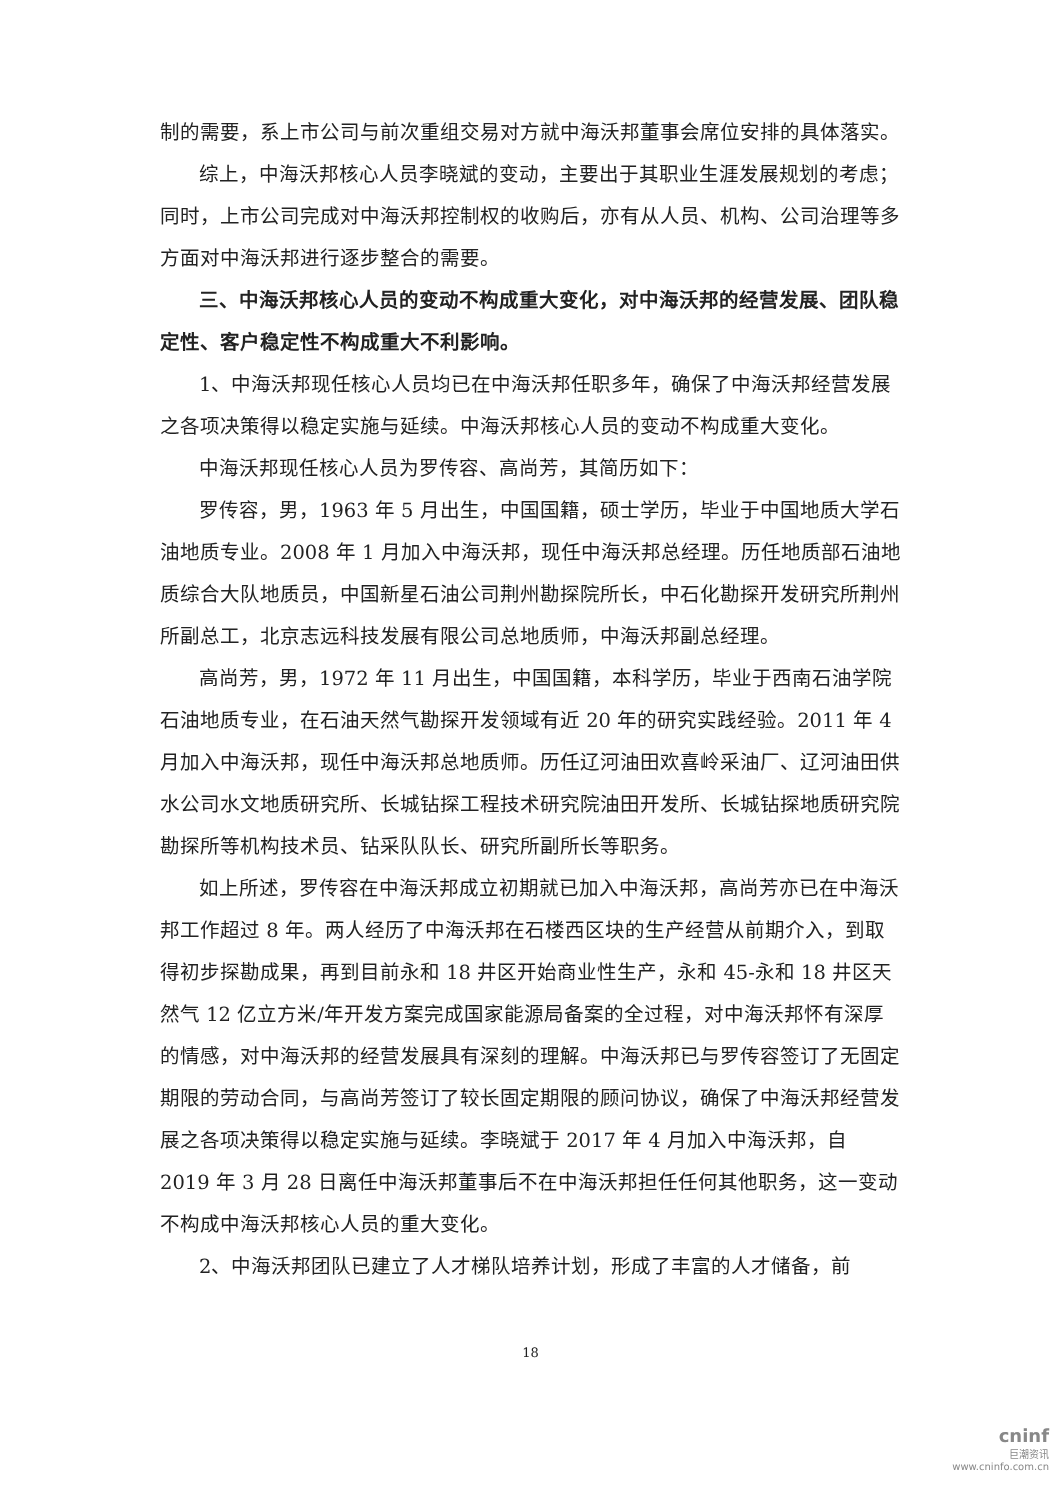制的需要，系上市公司与前次重组交易对方就中海沃邦董事会席位安排的具体落实。
综上，中海沃邦核心人员李晓斌的变动，主要出于其职业生涯发展规划的考虑；同时，上市公司完成对中海沃邦控制权的收购后，亦有从人员、机构、公司治理等多方面对中海沃邦进行逐步整合的需要。
三、中海沃邦核心人员的变动不构成重大变化，对中海沃邦的经营发展、团队稳定性、客户稳定性不构成重大不利影响。
1、中海沃邦现任核心人员均已在中海沃邦任职多年，确保了中海沃邦经营发展之各项决策得以稳定实施与延续。中海沃邦核心人员的变动不构成重大变化。
中海沃邦现任核心人员为罗传容、高尚芳，其简历如下：
罗传容，男，1963 年 5 月出生，中国国籍，硕士学历，毕业于中国地质大学石油地质专业。2008 年 1 月加入中海沃邦，现任中海沃邦总经理。历任地质部石油地质综合大队地质员，中国新星石油公司荆州勘探院所长，中石化勘探开发研究所荆州所副总工，北京志远科技发展有限公司总地质师，中海沃邦副总经理。
高尚芳，男，1972 年 11 月出生，中国国籍，本科学历，毕业于西南石油学院石油地质专业，在石油天然气勘探开发领域有近 20 年的研究实践经验。2011 年 4 月加入中海沃邦，现任中海沃邦总地质师。历任辽河油田欢喜岭采油厂、辽河油田供水公司水文地质研究所、长城钻探工程技术研究院油田开发所、长城钻探地质研究院勘探所等机构技术员、钻采队队长、研究所副所长等职务。
如上所述，罗传容在中海沃邦成立初期就已加入中海沃邦，高尚芳亦已在中海沃邦工作超过 8 年。两人经历了中海沃邦在石楼西区块的生产经营从前期介入，到取得初步探勘成果，再到目前永和 18 井区开始商业性生产，永和 45-永和 18 井区天然气 12 亿立方米/年开发方案完成国家能源局备案的全过程，对中海沃邦怀有深厚的情感，对中海沃邦的经营发展具有深刻的理解。中海沃邦已与罗传容签订了无固定期限的劳动合同，与高尚芳签订了较长固定期限的顾问协议，确保了中海沃邦经营发展之各项决策得以稳定实施与延续。李晓斌于 2017 年 4 月加入中海沃邦，自 2019 年 3 月 28 日离任中海沃邦董事后不在中海沃邦担任任何其他职务，这一变动不构成中海沃邦核心人员的重大变化。
2、中海沃邦团队已建立了人才梯队培养计划，形成了丰富的人才储备，前
18
cninf
巨潮资讯
www.cninfo.com.cn